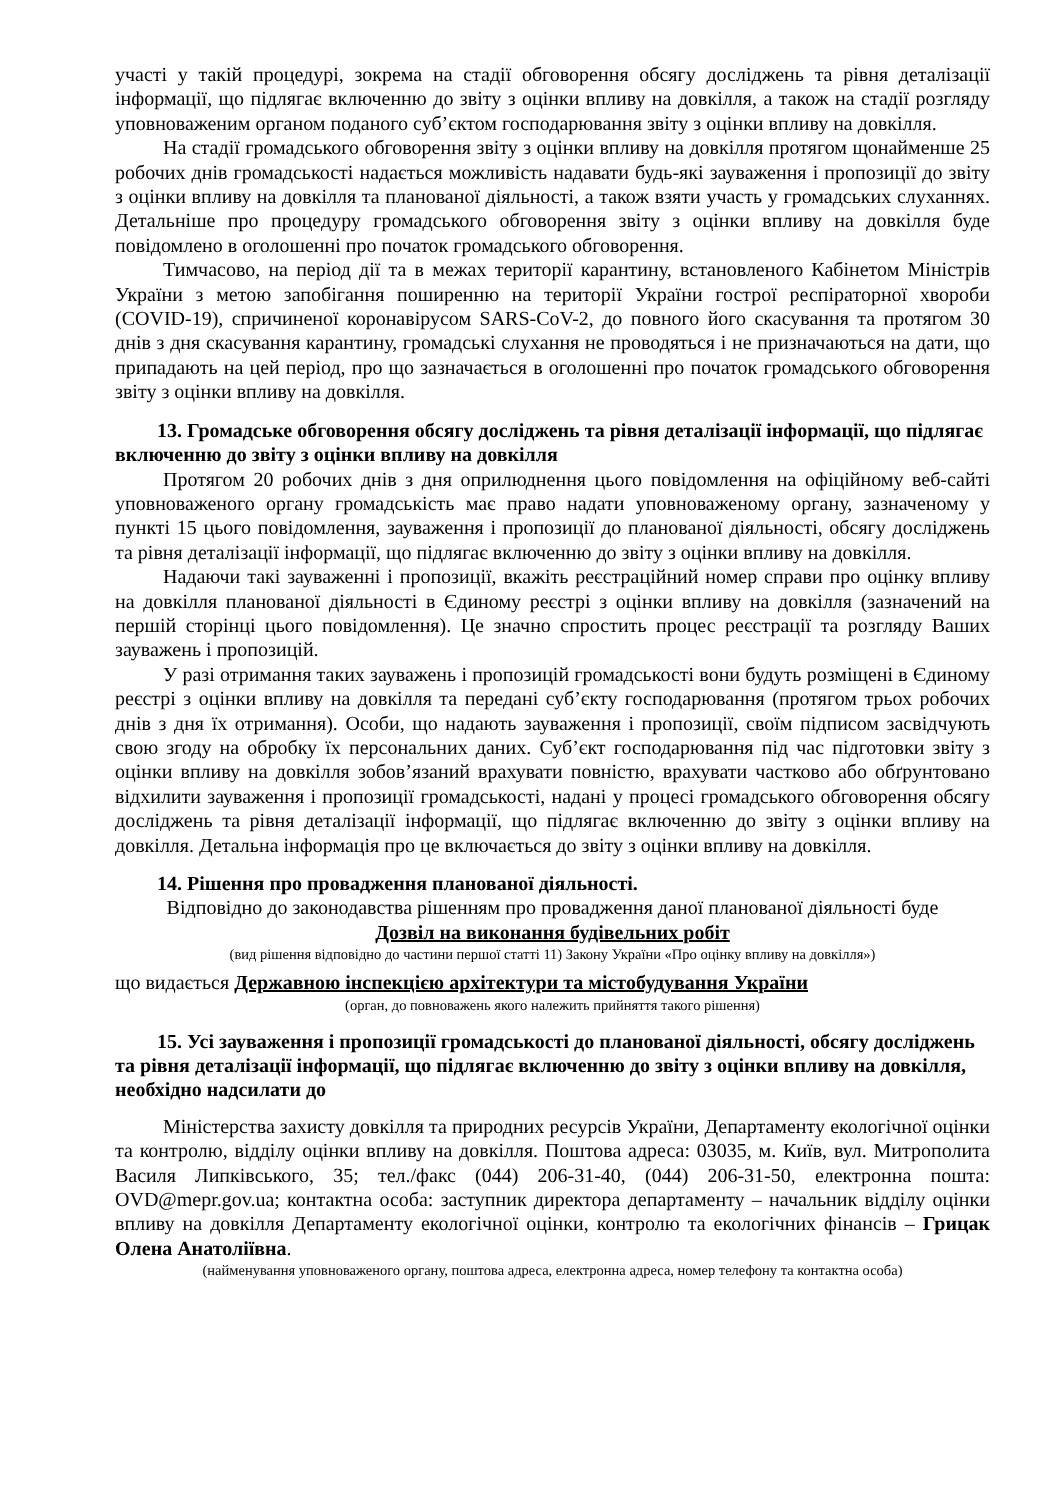участі у такій процедурі, зокрема на стадії обговорення обсягу досліджень та рівня деталізації інформації, що підлягає включенню до звіту з оцінки впливу на довкілля, а також на стадії розгляду уповноваженим органом поданого суб’єктом господарювання звіту з оцінки впливу на довкілля.
На стадії громадського обговорення звіту з оцінки впливу на довкілля протягом щонайменше 25 робочих днів громадськості надається можливість надавати будь-які зауваження і пропозиції до звіту з оцінки впливу на довкілля та планованої діяльності, а також взяти участь у громадських слуханнях. Детальніше про процедуру громадського обговорення звіту з оцінки впливу на довкілля буде повідомлено в оголошенні про початок громадського обговорення.
Тимчасово, на період дії та в межах території карантину, встановленого Кабінетом Міністрів України з метою запобігання поширенню на території України гострої респіраторної хвороби (COVID-19), спричиненої коронавірусом SARS-CoV-2, до повного його скасування та протягом 30 днів з дня скасування карантину, громадські слухання не проводяться і не призначаються на дати, що припадають на цей період, про що зазначається в оголошенні про початок громадського обговорення звіту з оцінки впливу на довкілля.
13. Громадське обговорення обсягу досліджень та рівня деталізації інформації, що підлягає включенню до звіту з оцінки впливу на довкілля
Протягом 20 робочих днів з дня оприлюднення цього повідомлення на офіційному веб-сайті уповноваженого органу громадськість має право надати уповноваженому органу, зазначеному у пункті 15 цього повідомлення, зауваження і пропозиції до планованої діяльності, обсягу досліджень та рівня деталізації інформації, що підлягає включенню до звіту з оцінки впливу на довкілля.
Надаючи такі зауваженні і пропозиції, вкажіть реєстраційний номер справи про оцінку впливу на довкілля планованої діяльності в Єдиному реєстрі з оцінки впливу на довкілля (зазначений на першій сторінці цього повідомлення). Це значно спростить процес реєстрації та розгляду Ваших зауважень і пропозицій.
У разі отримання таких зауважень і пропозицій громадськості вони будуть розміщені в Єдиному реєстрі з оцінки впливу на довкілля та передані суб’єкту господарювання (протягом трьох робочих днів з дня їх отримання). Особи, що надають зауваження і пропозиції, своїм підписом засвідчують свою згоду на обробку їх персональних даних. Суб’єкт господарювання під час підготовки звіту з оцінки впливу на довкілля зобов’язаний врахувати повністю, врахувати частково або обґрунтовано відхилити зауваження і пропозиції громадськості, надані у процесі громадського обговорення обсягу досліджень та рівня деталізації інформації, що підлягає включенню до звіту з оцінки впливу на довкілля. Детальна інформація про це включається до звіту з оцінки впливу на довкілля.
14. Рішення про провадження планованої діяльності.
Відповідно до законодавства рішенням про провадження даної планованої діяльності буде
Дозвіл на виконання будівельних робіт
(вид рішення відповідно до частини першої статті 11) Закону України «Про оцінку впливу на довкілля»)
що видається Державною інспекцією архітектури та містобудування України
(орган, до повноважень якого належить прийняття такого рішення)
15. Усі зауваження і пропозиції громадськості до планованої діяльності, обсягу досліджень та рівня деталізації інформації, що підлягає включенню до звіту з оцінки впливу на довкілля, необхідно надсилати до
Міністерства захисту довкілля та природних ресурсів України, Департаменту екологічної оцінки та контролю, відділу оцінки впливу на довкілля. Поштова адреса: 03035, м. Київ, вул. Митрополита Василя Липківського, 35; тел./факс (044) 206-31-40, (044) 206-31-50, електронна пошта: OVD@mepr.gov.ua; контактна особа: заступник директора департаменту – начальник відділу оцінки впливу на довкілля Департаменту екологічної оцінки, контролю та екологічних фінансів – Грицак Олена Анатоліївна.
(найменування уповноваженого органу, поштова адреса, електронна адреса, номер телефону та контактна особа)